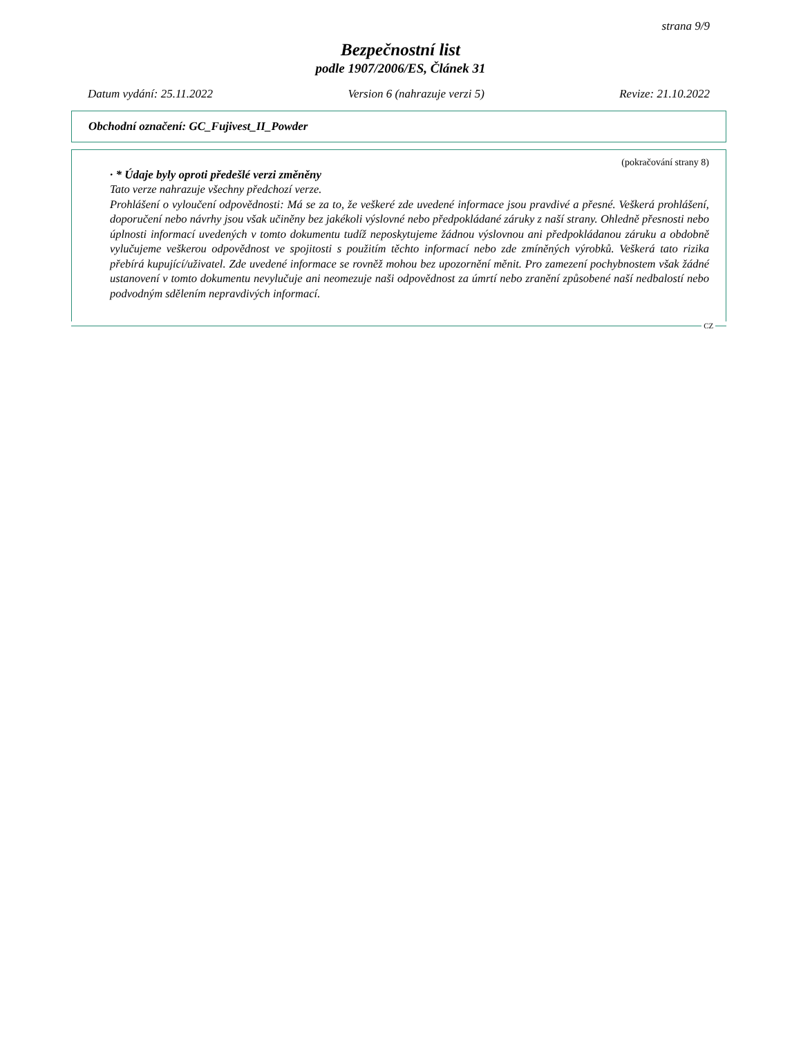strana 9/9
Bezpečnostní list
podle 1907/2006/ES, Článek 31
Datum vydání: 25.11.2022 Version 6 (nahrazuje verzi 5) Revize: 21.10.2022
Obchodní označení: GC_Fujivest_II_Powder
(pokračování strany 8)
· * Údaje byly oproti předešlé verzi změněny
Tato verze nahrazuje všechny předchozí verze.
Prohlášení o vyloučení odpovědnosti: Má se za to, že veškeré zde uvedené informace jsou pravdivé a přesné. Veškerá prohlášení, doporučení nebo návrhy jsou však učiněny bez jakékoli výslovné nebo předpokládané záruky z naší strany. Ohledně přesnosti nebo úplnosti informací uvedených v tomto dokumentu tudíž neposkytujeme žádnou výslovnou ani předpokládanou záruku a obdobně vylučujeme veškerou odpovědnost ve spojitosti s použitím těchto informací nebo zde zmíněných výrobků. Veškerá tato rizika přebírá kupující/uživatel. Zde uvedené informace se rovněž mohou bez upozornění měnit. Pro zamezení pochybnostem však žádné ustanovení v tomto dokumentu nevylučuje ani neomezuje naši odpovědnost za úmrtí nebo zranění způsobené naší nedbalostí nebo podvodným sdělením nepravdivých informací.
CZ